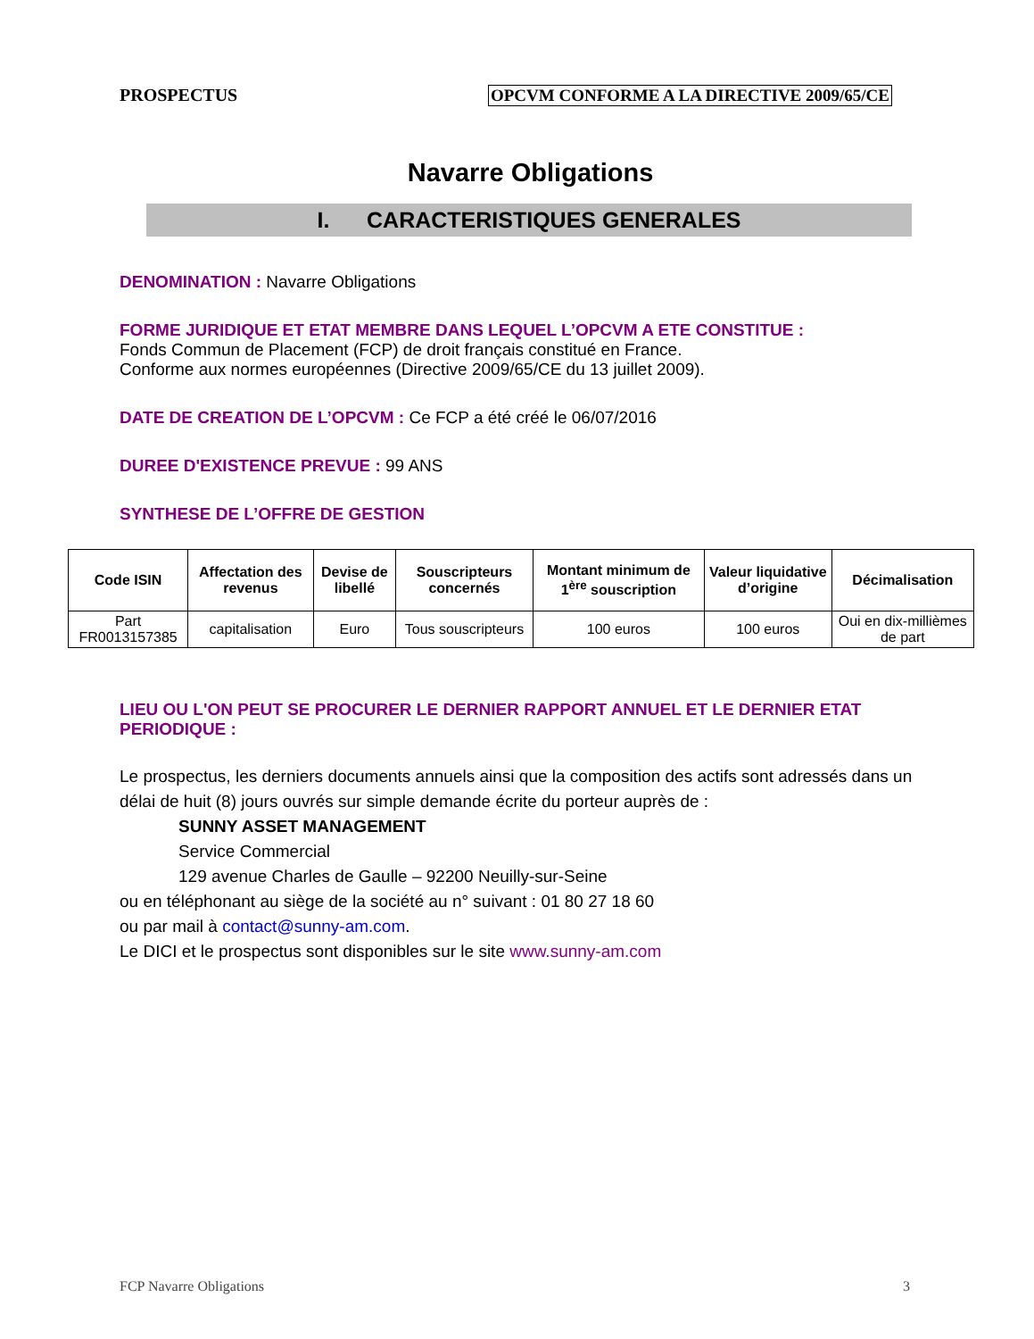PROSPECTUS OPCVM CONFORME A LA DIRECTIVE 2009/65/CE
Navarre Obligations
I. CARACTERISTIQUES GENERALES
DENOMINATION : Navarre Obligations
FORME JURIDIQUE ET ETAT MEMBRE DANS LEQUEL L’OPCVM A ETE CONSTITUE :
Fonds Commun de Placement (FCP) de droit français constitué en France.
Conforme aux normes européennes (Directive 2009/65/CE du 13 juillet 2009).
DATE DE CREATION DE L’OPCVM : Ce FCP a été créé le 06/07/2016
DUREE D'EXISTENCE PREVUE : 99 ANS
SYNTHESE DE L’OFFRE DE GESTION
| Code ISIN | Affectation des revenus | Devise de libellé | Souscripteurs concernés | Montant minimum de 1<sup>ère</sup> souscription | Valeur liquidative d’origine | Décimalisation |
| --- | --- | --- | --- | --- | --- | --- |
| Part FR0013157385 | capitalisation | Euro | Tous souscripteurs | 100 euros | 100 euros | Oui en dix-millièmes de part |
LIEU OU L'ON PEUT SE PROCURER LE DERNIER RAPPORT ANNUEL ET LE DERNIER ETAT PERIODIQUE :
Le prospectus, les derniers documents annuels ainsi que la composition des actifs sont adressés dans un délai de huit (8) jours ouvrés sur simple demande écrite du porteur auprès de :
SUNNY ASSET MANAGEMENT
Service Commercial
129 avenue Charles de Gaulle – 92200 Neuilly-sur-Seine
ou en téléphonant au siège de la société au n° suivant : 01 80 27 18 60
ou par mail à contact@sunny-am.com.
Le DICI et le prospectus sont disponibles sur le site www.sunny-am.com
FCP Navarre Obligations 3